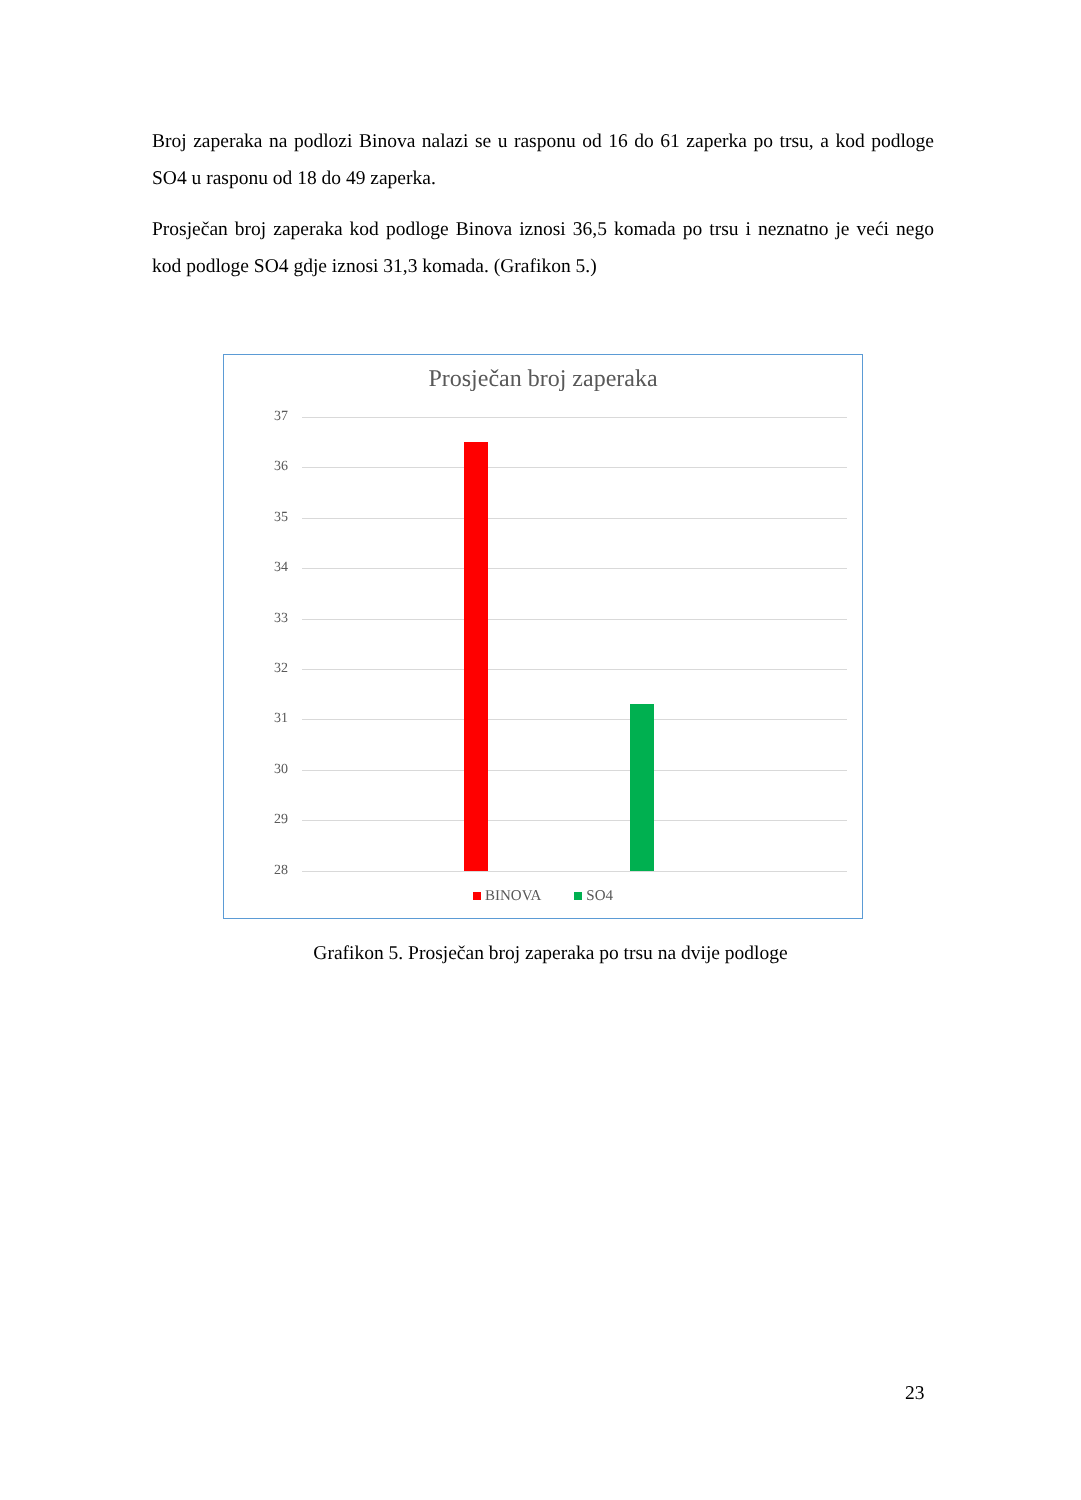Broj zaperaka na podlozi Binova nalazi se u rasponu od 16 do 61 zaperka po trsu, a kod podloge SO4 u rasponu od 18 do 49 zaperka.
Prosječan broj zaperaka kod podloge Binova iznosi 36,5 komada po trsu i neznatno je veći nego kod podloge SO4 gdje iznosi 31,3 komada. (Grafikon 5.)
Prosječan broj zaperaka
37
36
35
34
33
32
31
30
29
28
BINOVA SO4
Grafikon 5. Prosječan broj zaperaka po trsu na dvije podloge
23